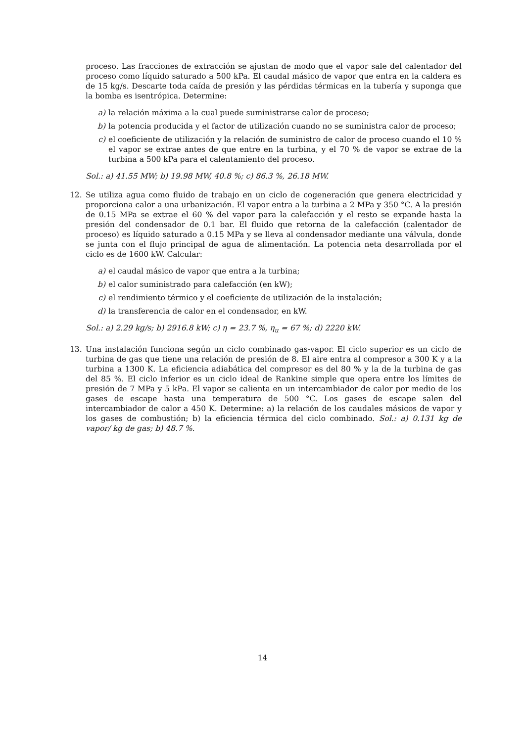proceso. Las fracciones de extracción se ajustan de modo que el vapor sale del calentador del proceso como líquido saturado a 500 kPa. El caudal másico de vapor que entra en la caldera es de 15 kg/s. Descarte toda caída de presión y las pérdidas térmicas en la tubería y suponga que la bomba es isentrópica. Determine:
a) la relación máxima a la cual puede suministrarse calor de proceso;
b) la potencia producida y el factor de utilización cuando no se suministra calor de proceso;
c) el coeficiente de utilización y la relación de suministro de calor de proceso cuando el 10 % el vapor se extrae antes de que entre en la turbina, y el 70 % de vapor se extrae de la turbina a 500 kPa para el calentamiento del proceso.
Sol.: a) 41.55 MW; b) 19.98 MW, 40.8 %; c) 86.3 %, 26.18 MW.
12. Se utiliza agua como fluido de trabajo en un ciclo de cogeneración que genera electricidad y proporciona calor a una urbanización. El vapor entra a la turbina a 2 MPa y 350 °C. A la presión de 0.15 MPa se extrae el 60 % del vapor para la calefacción y el resto se expande hasta la presión del condensador de 0.1 bar. El fluido que retorna de la calefacción (calentador de proceso) es líquido saturado a 0.15 MPa y se lleva al condensador mediante una válvula, donde se junta con el flujo principal de agua de alimentación. La potencia neta desarrollada por el ciclo es de 1600 kW. Calcular:
a) el caudal másico de vapor que entra a la turbina;
b) el calor suministrado para calefacción (en kW);
c) el rendimiento térmico y el coeficiente de utilización de la instalación;
d) la transferencia de calor en el condensador, en kW.
Sol.: a) 2.29 kg/s; b) 2916.8 kW; c) η = 23.7 %, η<sub>u</sub> = 67 %; d) 2220 kW.
13. Una instalación funciona según un ciclo combinado gas-vapor. El ciclo superior es un ciclo de turbina de gas que tiene una relación de presión de 8. El aire entra al compresor a 300 K y a la turbina a 1300 K. La eficiencia adiabática del compresor es del 80 % y la de la turbina de gas del 85 %. El ciclo inferior es un ciclo ideal de Rankine simple que opera entre los límites de presión de 7 MPa y 5 kPa. El vapor se calienta en un intercambiador de calor por medio de los gases de escape hasta una temperatura de 500 °C. Los gases de escape salen del intercambiador de calor a 450 K. Determine: a) la relación de los caudales másicos de vapor y los gases de combustión; b) la eficiencia térmica del ciclo combinado. Sol.: a) 0.131 kg de vapor/ kg de gas; b) 48.7 %.
14